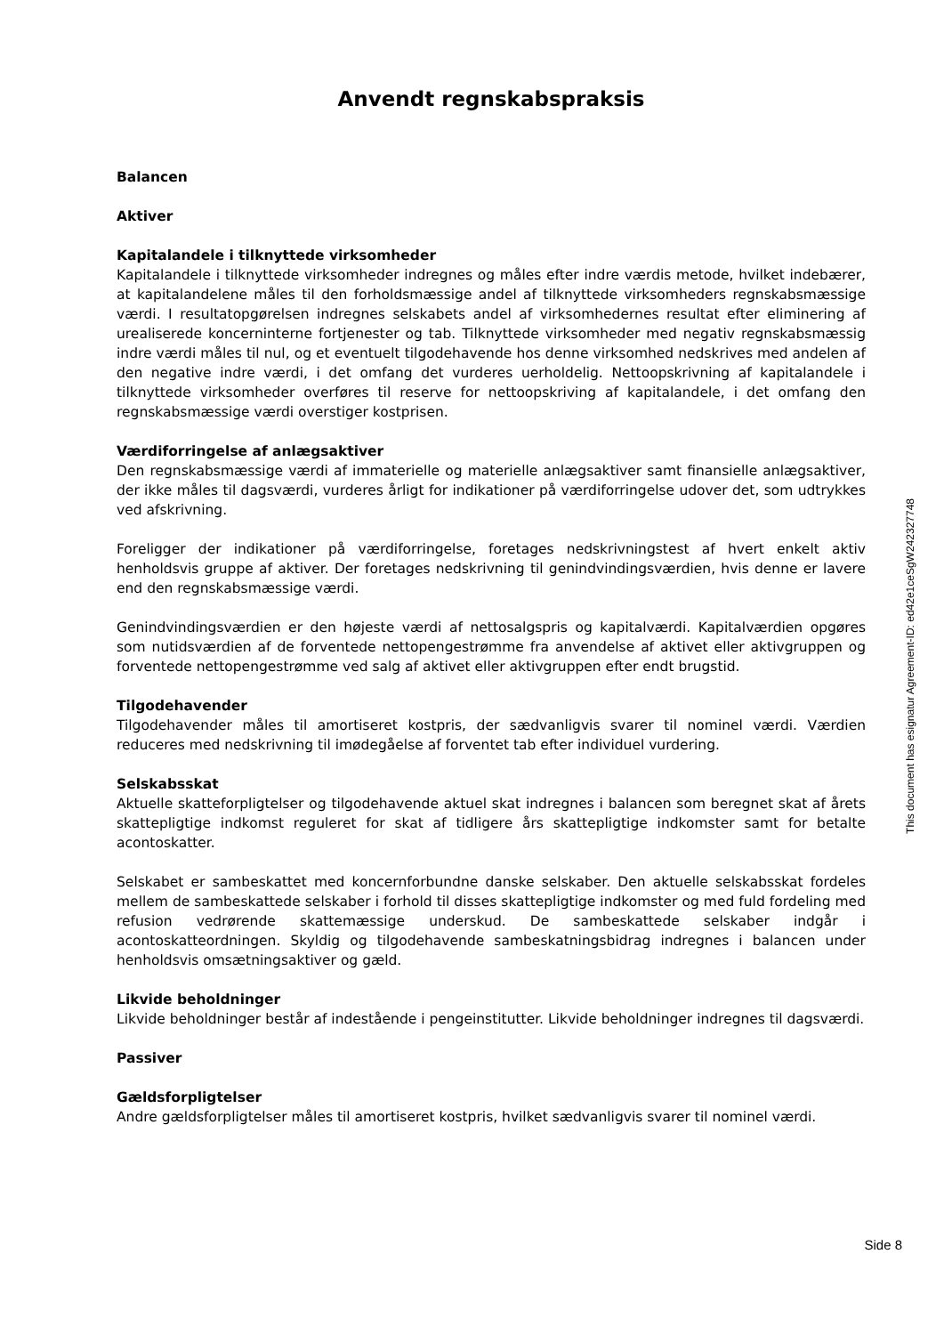Anvendt regnskabspraksis
Balancen
Aktiver
Kapitalandele i tilknyttede virksomheder
Kapitalandele i tilknyttede virksomheder indregnes og måles efter indre værdis metode, hvilket indebærer, at kapitalandelene måles til den forholdsmæssige andel af tilknyttede virksomheders regnskabsmæssige værdi. I resultatopgørelsen indregnes selskabets andel af virksomhedernes resultat efter eliminering af urealiserede koncerninterne fortjenester og tab. Tilknyttede virksomheder med negativ regnskabsmæssig indre værdi måles til nul, og et eventuelt tilgodehavende hos denne virksomhed nedskrives med andelen af den negative indre værdi, i det omfang det vurderes uerholdelig. Nettoopskrivning af kapitalandele i tilknyttede virksomheder overføres til reserve for nettoopskriving af kapitalandele, i det omfang den regnskabsmæssige værdi overstiger kostprisen.
Værdiforringelse af anlægsaktiver
Den regnskabsmæssige værdi af immaterielle og materielle anlægsaktiver samt finansielle anlægsaktiver, der ikke måles til dagsværdi, vurderes årligt for indikationer på værdiforringelse udover det, som udtrykkes ved afskrivning.
Foreligger der indikationer på værdiforringelse, foretages nedskrivningstest af hvert enkelt aktiv henholdsvis gruppe af aktiver. Der foretages nedskrivning til genindvindingsværdien, hvis denne er lavere end den regnskabsmæssige værdi.
Genindvindingsværdien er den højeste værdi af nettosalgspris og kapitalværdi. Kapitalværdien opgøres som nutidsværdien af de forventede nettopengestrømme fra anvendelse af aktivet eller aktivgruppen og forventede nettopengestrømme ved salg af aktivet eller aktivgruppen efter endt brugstid.
Tilgodehavender
Tilgodehavender måles til amortiseret kostpris, der sædvanligvis svarer til nominel værdi. Værdien reduceres med nedskrivning til imødegåelse af forventet tab efter individuel vurdering.
Selskabsskat
Aktuelle skatteforpligtelser og tilgodehavende aktuel skat indregnes i balancen som beregnet skat af årets skattepligtige indkomst reguleret for skat af tidligere års skattepligtige indkomster samt for betalte acontoskatter.
Selskabet er sambeskattet med koncernforbundne danske selskaber. Den aktuelle selskabsskat fordeles mellem de sambeskattede selskaber i forhold til disses skattepligtige indkomster og med fuld fordeling med refusion vedrørende skattemæssige underskud. De sambeskattede selskaber indgår i acontoskatteordningen. Skyldig og tilgodehavende sambeskatningsbidrag indregnes i balancen under henholdsvis omsætningsaktiver og gæld.
Likvide beholdninger
Likvide beholdninger består af indestående i pengeinstitutter. Likvide beholdninger indregnes til dagsværdi.
Passiver
Gældsforpligtelser
Andre gældsforpligtelser måles til amortiseret kostpris, hvilket sædvanligvis svarer til nominel værdi.
This document has esignatur Agreement-ID: ed42e1ceSgW242327748
Side 8